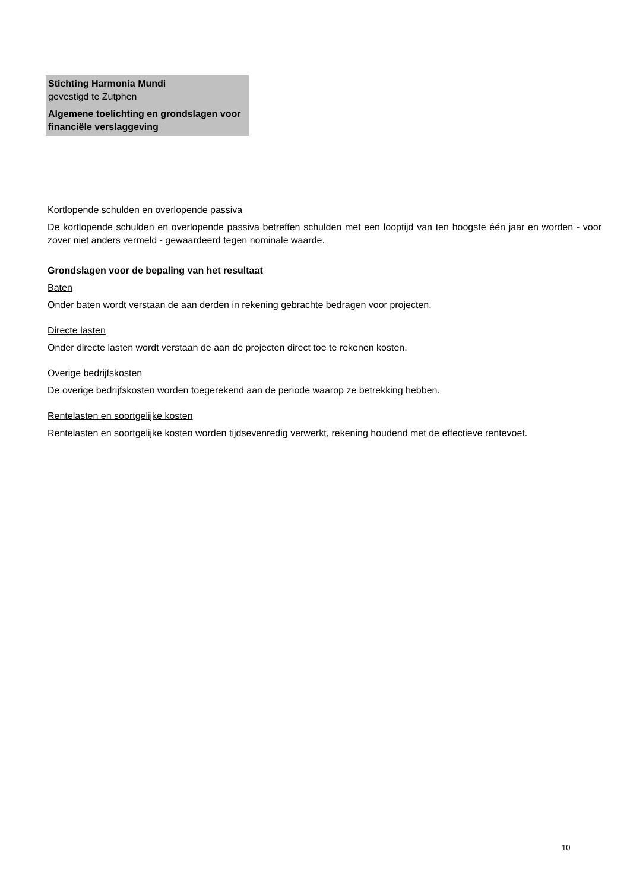Stichting Harmonia Mundi
gevestigd te Zutphen
Algemene toelichting en grondslagen voor financiële verslaggeving
Kortlopende schulden en overlopende passiva
De kortlopende schulden en overlopende passiva betreffen schulden met een looptijd van ten hoogste één jaar en worden - voor zover niet anders vermeld - gewaardeerd tegen nominale waarde.
Grondslagen voor de bepaling van het resultaat
Baten
Onder baten wordt verstaan de aan derden in rekening gebrachte bedragen voor projecten.
Directe lasten
Onder directe lasten wordt verstaan de aan de projecten direct toe te rekenen kosten.
Overige bedrijfskosten
De overige bedrijfskosten worden toegerekend aan de periode waarop ze betrekking hebben.
Rentelasten en soortgelijke kosten
Rentelasten en soortgelijke kosten worden tijdsevenredig verwerkt, rekening houdend met de effectieve rentevoet.
10